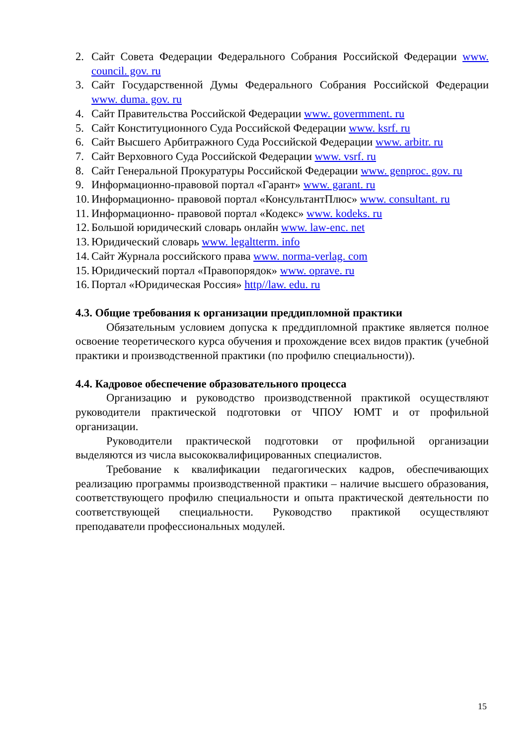2. Сайт Совета Федерации Федерального Собрания Российской Федерации www. council. gov. ru
3. Сайт Государственной Думы Федерального Собрания Российской Федерации www. duma. gov. ru
4. Сайт Правительства Российской Федерации www. govermment. ru
5. Сайт Конституционного Суда Российской Федерации www. ksrf. ru
6. Сайт Высшего Арбитражного Суда Российской Федерации www. arbitr. ru
7. Сайт Верховного Суда Российской Федерации www. vsrf. ru
8. Сайт Генеральной Прокуратуры Российской Федерации www. genproc. gov. ru
9. Информационно-правовой портал «Гарант» www. garant. ru
10. Информационно- правовой портал «КонсультантПлюс» www. consultant. ru
11. Информационно- правовой портал «Кодекс» www. kodeks. ru
12. Большой юридический словарь онлайн www. law-enc. net
13. Юридический словарь www. legaltterm. info
14. Сайт Журнала российского права www. norma-verlag. com
15. Юридический портал «Правопорядок» www. oprave. ru
16. Портал «Юридическая Россия» http//law. edu. ru
4.3. Общие требования к организации преддипломной практики
Обязательным условием допуска к преддипломной практике является полное освоение теоретического курса обучения и прохождение всех видов практик (учебной практики и производственной практики (по профилю специальности)).
4.4. Кадровое обеспечение образовательного процесса
Организацию и руководство производственной практикой осуществляют руководители практической подготовки от ЧПОУ ЮМТ и от профильной организации.
Руководители практической подготовки от профильной организации выделяются из числа высококвалифицированных специалистов.
Требование к квалификации педагогических кадров, обеспечивающих реализацию программы производственной практики – наличие высшего образования, соответствующего профилю специальности и опыта практической деятельности по соответствующей специальности. Руководство практикой осуществляют преподаватели профессиональных модулей.
15